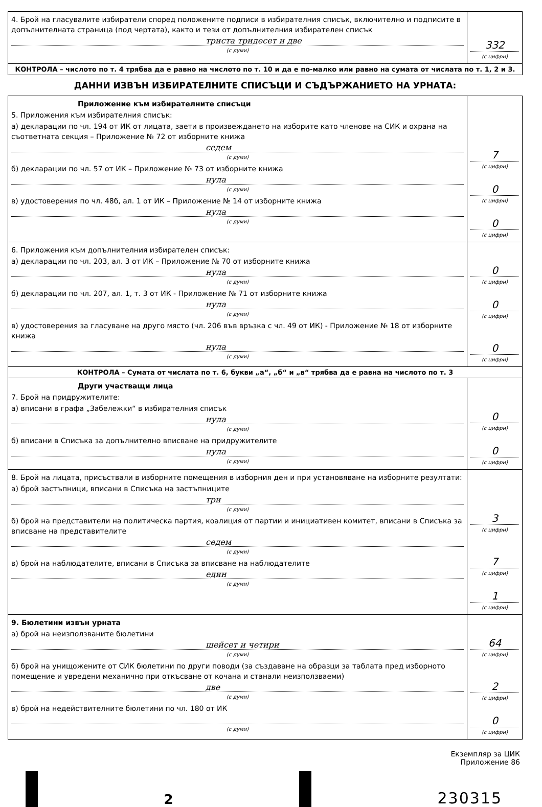| 4. Брой на гласувалите избиратели според положените подписи в избирателния списък, включително и подписите в допълнителната страница (под чертата), както и тези от допълнителния избирателен списък триста тридесет и две (с думи) | 332 (с цифри) |
| КОНТРОЛА – числото по т. 4 трябва да е равно на числото по т. 10 и да е по-малко или равно на сумата от числата по т. 1, 2 и 3. | |
ДАННИ ИЗВЪН ИЗБИРАТЕЛНИТЕ СПИСЪЦИ И СЪДЪРЖАНИЕТО НА УРНАТА:
| Приложение към избирателните списъци 5. Приложения към избирателния списък: а) декларации по чл. 194 от ИК от лицата, заети в произвеждането на изборите като членове на СИК и охрана на съответната секция – Приложение № 72 от изборните книжа седем (с думи) б) декларации по чл. 57 от ИК – Приложение № 73 от изборните книжа нула (с думи) в) удостоверения по чл. 48б, ал. 1 от ИК – Приложение № 14 от изборните книжа нула (с думи) | 7 (с цифри) 0 (с цифри) 0 (с цифри) |
| 6. Приложения към допълнителния избирателен списък: а) декларации по чл. 203, ал. 3 от ИК – Приложение № 70 от изборните книжа нула (с думи) б) декларации по чл. 207, ал. 1, т. 3 от ИК - Приложение № 71 от изборните книжа нула (с думи) в) удостоверения за гласуване на друго място (чл. 206 във връзка с чл. 49 от ИК) - Приложение № 18 от изборните книжа нула (с думи) | 0 (с цифри) 0 (с цифри) 0 (с цифри) |
| КОНТРОЛА – Сумата от числата по т. 6, букви „а“, „б“ и „в“ трябва да е равна на числото по т. 3 | |
| Други участващи лица 7. Брой на придружителите: а) вписани в графа „Забележки“ в избирателния списък нула (с думи) б) вписани в Списъка за допълнително вписване на придружителите нула (с думи) | 0 (с цифри) 0 (с цифри) |
| 8. Брой на лицата, присъствали в изборните помещения в изборния ден и при установяване на изборните резултати: а) брой застъпници, вписани в Списъка на застъпниците три (с думи) б) брой на представители на политическа партия, коалиция от партии и инициативен комитет, вписани в Списъка за вписване на представителите седем (с думи) в) брой на наблюдателите, вписани в Списъка за вписване на наблюдателите един (с думи) | 3 (с цифри) 7 (с цифри) 1 (с цифри) |
| 9. Бюлетини извън урната а) брой на неизползваните бюлетини шейсет и четири (с думи) б) брой на унищожените от СИК бюлетини по други поводи (за създаване на образци за таблата пред изборното помещение и увредени механично при откъсване от кочана и станали неизползваеми) две (с думи) в) брой на недействителните бюлетини по чл. 180 от ИК (с думи) | 64 (с цифри) 2 (с цифри) 0 (с цифри) |
Екземпляр за ЦИК
Приложение 86
2
230315